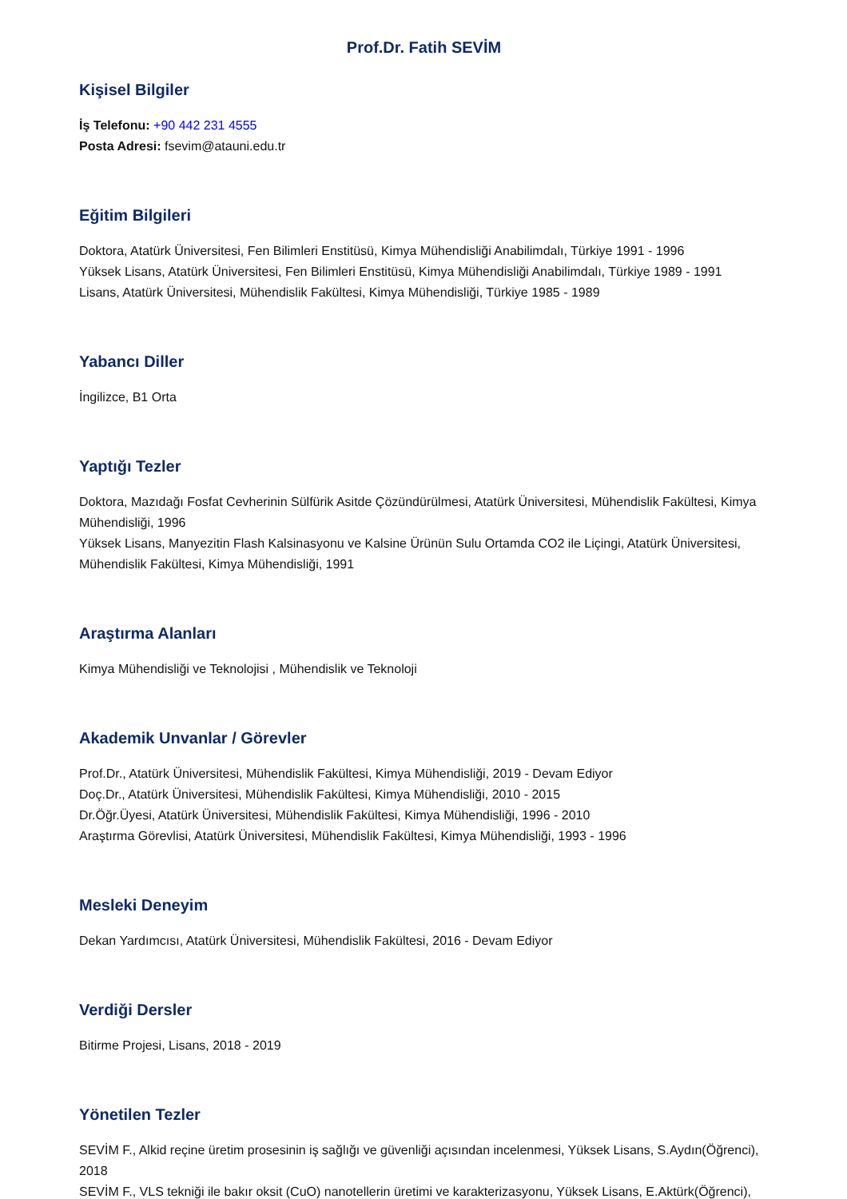Prof.Dr. Fatih SEVİM
Kişisel Bilgiler
İş Telefonu: +90 442 231 4555
Posta Adresi: fsevim@atauni.edu.tr
Eğitim Bilgileri
Doktora, Atatürk Üniversitesi, Fen Bilimleri Enstitüsü, Kimya Mühendisliği Anabilimdalı, Türkiye 1991 - 1996
Yüksek Lisans, Atatürk Üniversitesi, Fen Bilimleri Enstitüsü, Kimya Mühendisliği Anabilimdalı, Türkiye 1989 - 1991
Lisans, Atatürk Üniversitesi, Mühendislik Fakültesi, Kimya Mühendisliği, Türkiye 1985 - 1989
Yabancı Diller
İngilizce, B1 Orta
Yaptığı Tezler
Doktora, Mazıdağı Fosfat Cevherinin Sülfürik Asitde Çözündürülmesi, Atatürk Üniversitesi, Mühendislik Fakültesi, Kimya Mühendisliği, 1996
Yüksek Lisans, Manyezitin Flash Kalsinasyonu ve Kalsine Ürünün Sulu Ortamda CO2 ile Liçingi, Atatürk Üniversitesi, Mühendislik Fakültesi, Kimya Mühendisliği, 1991
Araştırma Alanları
Kimya Mühendisliği ve Teknolojisi , Mühendislik ve Teknoloji
Akademik Unvanlar / Görevler
Prof.Dr., Atatürk Üniversitesi, Mühendislik Fakültesi, Kimya Mühendisliği, 2019 - Devam Ediyor
Doç.Dr., Atatürk Üniversitesi, Mühendislik Fakültesi, Kimya Mühendisliği, 2010 - 2015
Dr.Öğr.Üyesi, Atatürk Üniversitesi, Mühendislik Fakültesi, Kimya Mühendisliği, 1996 - 2010
Araştırma Görevlisi, Atatürk Üniversitesi, Mühendislik Fakültesi, Kimya Mühendisliği, 1993 - 1996
Mesleki Deneyim
Dekan Yardımcısı, Atatürk Üniversitesi, Mühendislik Fakültesi, 2016 - Devam Ediyor
Verdiği Dersler
Bitirme Projesi, Lisans, 2018 - 2019
Yönetilen Tezler
SEVİM F., Alkid reçine üretim prosesinin iş sağlığı ve güvenliği açısından incelenmesi, Yüksek Lisans, S.Aydın(Öğrenci), 2018
SEVİM F., VLS tekniği ile bakır oksit (CuO) nanotellerin üretimi ve karakterizasyonu, Yüksek Lisans, E.Aktürk(Öğrenci),